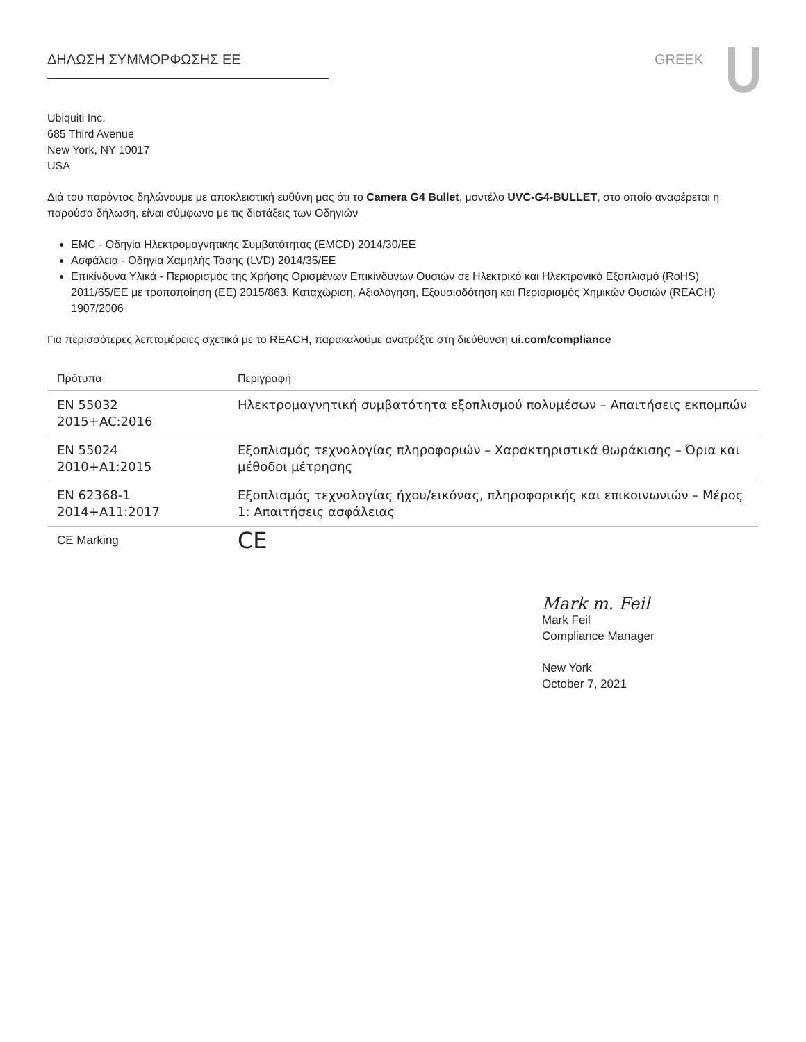ΔΗΛΩΣΗ ΣΥΜΜΟΡΦΩΣΗΣ ΕΕ GREEK
Ubiquiti Inc.
685 Third Avenue
New York, NY 10017
USA
Διά του παρόντος δηλώνουμε με αποκλειστική ευθύνη μας ότι το Camera G4 Bullet, μοντέλο UVC-G4-BULLET, στο οποίο αναφέρεται η παρούσα δήλωση, είναι σύμφωνο με τις διατάξεις των Οδηγιών
EMC - Οδηγία Ηλεκτρομαγνητικής Συμβατότητας (EMCD) 2014/30/EE
Ασφάλεια - Οδηγία Χαμηλής Τάσης (LVD) 2014/35/EE
Επικίνδυνα Υλικά - Περιορισμός της Χρήσης Ορισμένων Επικίνδυνων Ουσιών σε Ηλεκτρικό και Ηλεκτρονικό Εξοπλισμό (RoHS) 2011/65/EE με τροποποίηση (ΕΕ) 2015/863. Καταχώριση, Αξιολόγηση, Εξουσιοδότηση και Περιορισμός Χημικών Ουσιών (REACH) 1907/2006
Για περισσότερες λεπτομέρειες σχετικά με το REACH, παρακαλούμε ανατρέξτε στη διεύθυνση ui.com/compliance
| Πρότυπα | Περιγραφή |
| --- | --- |
| EN 55032 2015+AC:2016 | Ηλεκτρομαγνητική συμβατότητα εξοπλισμού πολυμέσων – Απαιτήσεις εκπομπών |
| EN 55024 2010+A1:2015 | Εξοπλισμός τεχνολογίας πληροφοριών – Χαρακτηριστικά θωράκισης – Όρια και μέθοδοι μέτρησης |
| EN 62368-1 2014+A11:2017 | Εξοπλισμός τεχνολογίας ήχου/εικόνας, πληροφορικής και επικοινωνιών – Μέρος 1: Απαιτήσεις ασφάλειας |
| CE Marking | CE |
Mark m. Feil
Mark Feil
Compliance Manager
New York
October 7, 2021